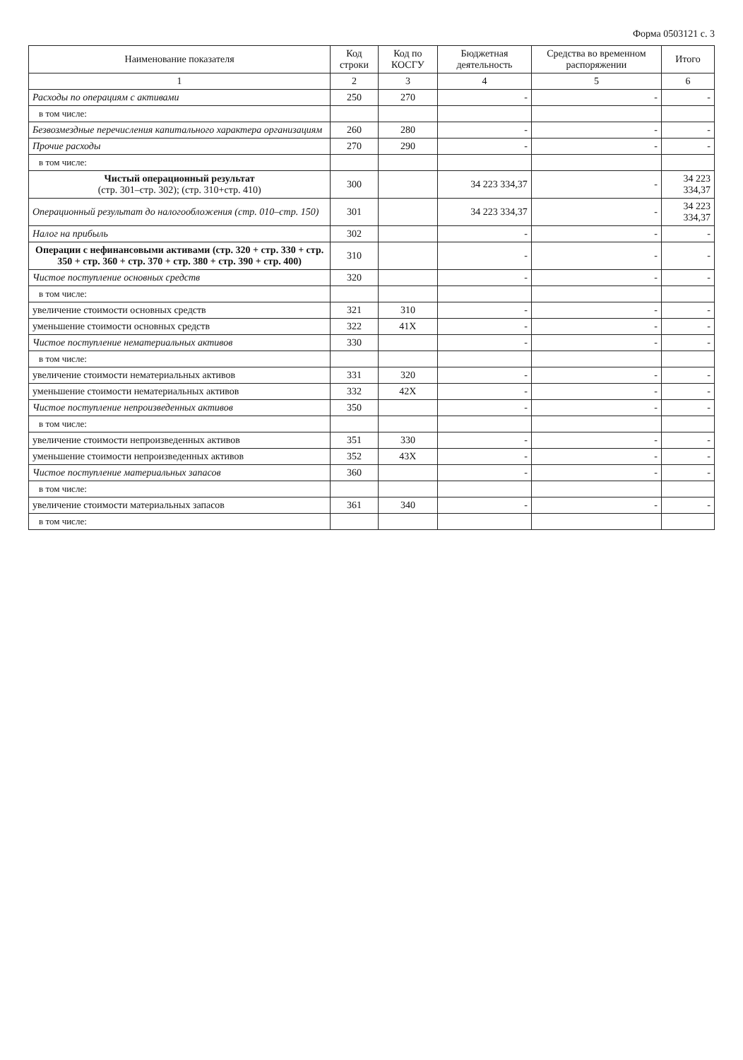Форма 0503121 с. 3
| Наименование показателя | Код строки | Код по КОСГУ | Бюджетная деятельность | Средства во временном распоряжении | Итого |
| --- | --- | --- | --- | --- | --- |
| 1 | 2 | 3 | 4 | 5 | 6 |
| Расходы по операциям с активами | 250 | 270 | - | - | - |
| в том числе: | | | | | |
| Безвозмездные перечисления капитального характера организациям | 260 | 280 | - | - | - |
| Прочие расходы | 270 | 290 | - | - | - |
| в том числе: | | | | | |
| Чистый операционный результат (стр. 301–стр. 302); (стр. 310+стр. 410) | 300 | | 34 223 334,37 | - | 34 223 334,37 |
| Операционный результат до налогообложения (стр. 010–стр. 150) | 301 | | 34 223 334,37 | - | 34 223 334,37 |
| Налог на прибыль | 302 | | - | - | - |
| Операции с нефинансовыми активами (стр. 320 + стр. 330 + стр. 350 + стр. 360 + стр. 370 + стр. 380 + стр. 390 + стр. 400) | 310 | | - | - | - |
| Чистое поступление основных средств | 320 | | - | - | - |
| в том числе: | | | | | |
| увеличение стоимости основных средств | 321 | 310 | - | - | - |
| уменьшение стоимости основных средств | 322 | 41X | - | - | - |
| Чистое поступление нематериальных активов | 330 | | - | - | - |
| в том числе: | | | | | |
| увеличение стоимости нематериальных активов | 331 | 320 | - | - | - |
| уменьшение стоимости нематериальных активов | 332 | 42X | - | - | - |
| Чистое поступление непроизведенных активов | 350 | | - | - | - |
| в том числе: | | | | | |
| увеличение стоимости непроизведенных активов | 351 | 330 | - | - | - |
| уменьшение стоимости непроизведенных активов | 352 | 43X | - | - | - |
| Чистое поступление материальных запасов | 360 | | - | - | - |
| в том числе: | | | | | |
| увеличение стоимости материальных запасов | 361 | 340 | - | - | - |
| в том числе: | | | | | |